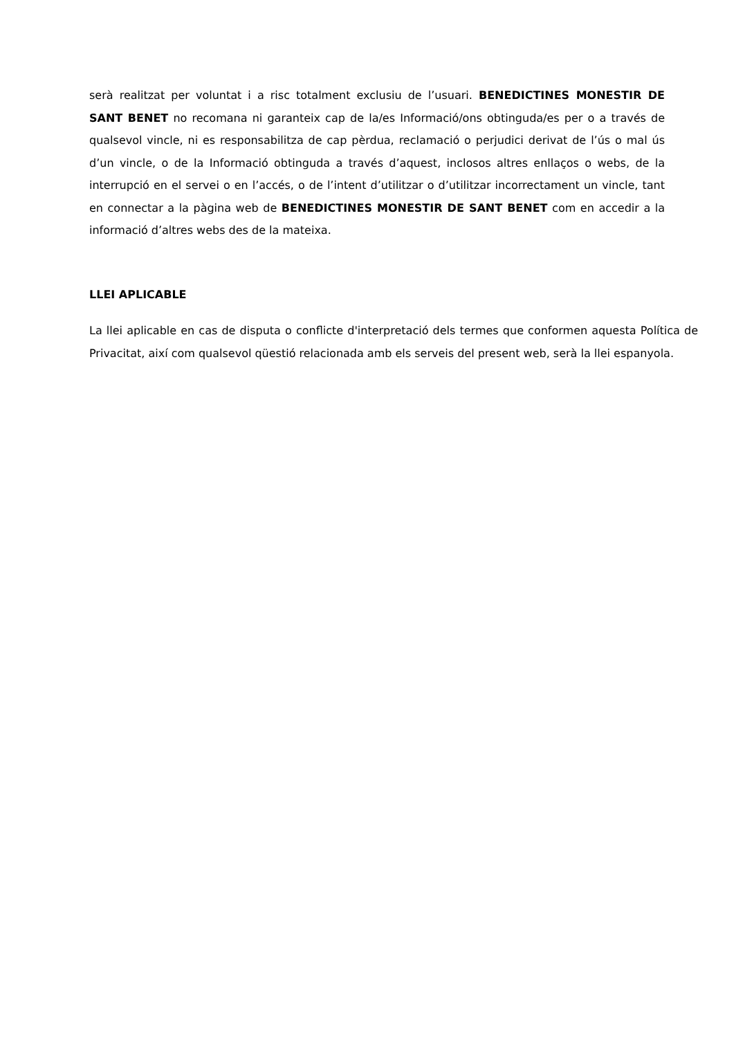serà realitzat per voluntat i a risc totalment exclusiu de l’usuari. BENEDICTINES MONESTIR DE SANT BENET no recomana ni garanteix cap de la/es Informació/ons obtinguda/es per o a través de qualsevol vincle, ni es responsabilitza de cap pèrdua, reclamació o perjudici derivat de l’ús o mal ús d’un vincle, o de la Informació obtinguda a través d’aquest, inclosos altres enllaços o webs, de la interrupció en el servei o en l’accés, o de l’intent d’utilitzar o d’utilitzar incorrectament un vincle, tant en connectar a la pàgina web de BENEDICTINES MONESTIR DE SANT BENET com en accedir a la informació d’altres webs des de la mateixa.
LLEI APLICABLE
La llei aplicable en cas de disputa o conflicte d'interpretació dels termes que conformen aquesta Política de Privacitat, així com qualsevol qüestió relacionada amb els serveis del present web, serà la llei espanyola.